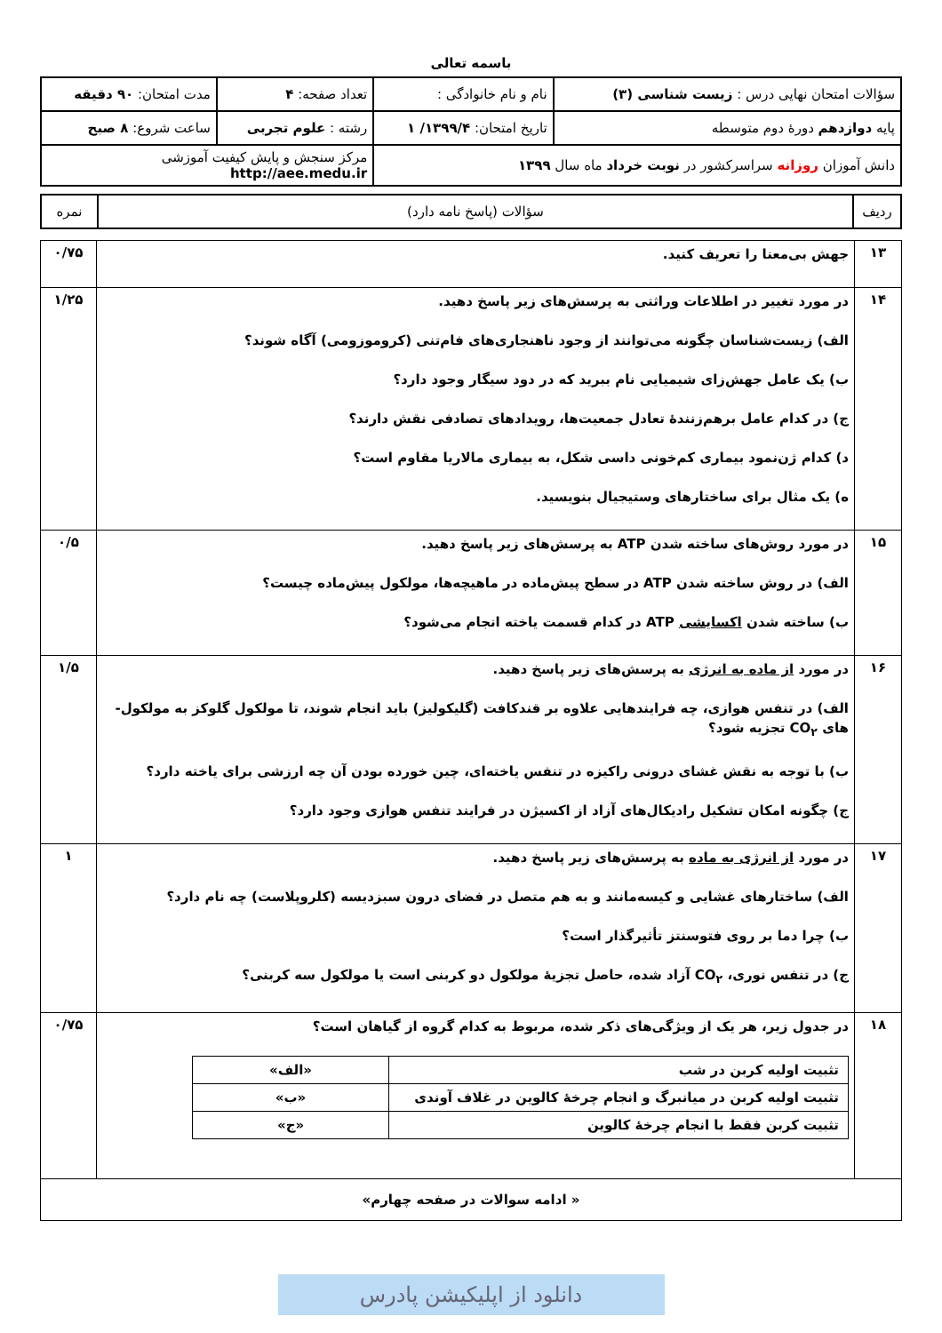باسمه تعالی
| سؤالات امتحان نهایی درس : زیست شناسی (۳) | نام و نام خانوادگی : | تعداد صفحه: ۴ | مدت امتحان: ۹۰ دقیقه |
| پایه دوازدهم دورهٔ دوم متوسطه | تاریخ امتحان: ۱۳۹۹/۴/ ۱ | رشته : علوم تجربی | ساعت شروع: ۸ صبح |
| دانش آموزان روزانه سراسرکشور در نوبت خرداد ماه سال ۱۳۹۹ | | مرکز سنجش و پایش کیفیت آموزشی http://aee.medu.ir | |
| ردیف | سؤالات (پاسخ نامه دارد) | نمره |
| ۱۳ | جهش بی‌معنا را تعریف کنید. | ۰/۷۵ |
| ۱۴ | در مورد تغییر در اطلاعات وراثتی به پرسش‌های زیر پاسخ دهید. الف) زیست‌شناسان چگونه می‌توانند از وجود ناهنجاری‌های فام‌تنی (کروموزومی) آگاه شوند؟ ب) یک عامل جهش‌زای شیمیایی نام ببرید که در دود سیگار وجود دارد؟ ج) در کدام عامل برهم‌زنندهٔ تعادل جمعیت‌ها، رویدادهای تصادفی نقش دارند؟ د) کدام ژن‌نمود بیماری کم‌خونی داسی شکل، به بیماری مالاریا مقاوم است؟ ه) یک مثال برای ساختارهای وستیجیال بنویسید. | ۱/۲۵ |
| ۱۵ | در مورد روش‌های ساخته شدن ATP به پرسش‌های زیر پاسخ دهید. الف) در روش ساخته شدن ATP در سطح پیش‌ماده در ماهیچه‌ها، مولکول پیش‌ماده چیست؟ ب) ساخته شدن اکسایشی ATP در کدام قسمت یاخته انجام می‌شود؟ | ۰/۵ |
| ۱۶ | در مورد از ماده به انرژی به پرسش‌های زیر پاسخ دهید. الف) در تنفس هوازی، چه فرایندهایی علاوه بر قندکافت (گلیکولیز) باید انجام شوند، تا مولکول گلوکز به مولکول-های CO<sub>۲</sub> تجزیه شود؟ ب) با توجه به نقش غشای درونی راکیزه در تنفس یاخته‌ای، چین خورده بودن آن چه ارزشی برای یاخته دارد؟ ج) چگونه امکان تشکیل رادیکال‌های آزاد از اکسیژن در فرایند تنفس هوازی وجود دارد؟ | ۱/۵ |
| ۱۷ | در مورد از انرژی به ماده به پرسش‌های زیر پاسخ دهید. الف) ساختارهای غشایی و کیسه‌مانند و به هم متصل در فضای درون سبزدیسه (کلروپلاست) چه نام دارد؟ ب) چرا دما بر روی فتوسنتز تأثیرگذار است؟ ج) در تنفس نوری، CO<sub>۲</sub> آزاد شده، حاصل تجزیهٔ مولکول دو کربنی است یا مولکول سه کربنی؟ | ۱ |
| ۱۸ | در جدول زیر، هر یک از ویژگی‌های ذکر شده، مربوط به کدام گروه از گیاهان است؟ / تثبیت اولیه کربن در شب / «الف» / / تثبیت اولیه کربن در میانبرگ و انجام چرخهٔ کالوین در غلاف آوندی / «ب» / / تثبیت کربن فقط با انجام چرخهٔ کالوین / «ج» / | ۰/۷۵ |
| « ادامه سوالات در صفحه چهارم» | | |
دانلود از اپلیکیشن پادرس